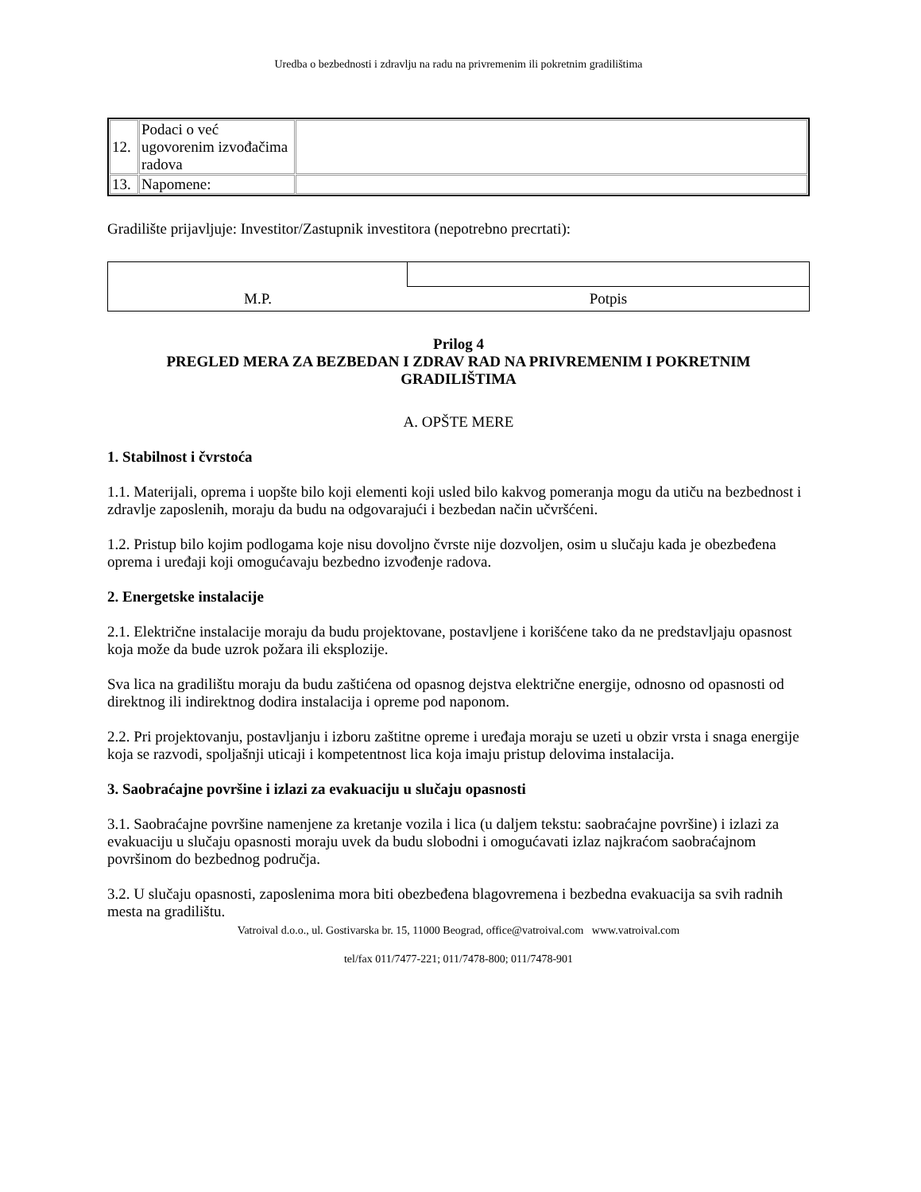Uredba o bezbednosti i zdravlju na radu na privremenim ili pokretnim gradilištima
| 12. | Podaci o već ugovorenim izvođačima radova | |
| 13. | Napomene: | |
Gradilište prijavljuje: Investitor/Zastupnik investitora (nepotrebno precrtati):
| M.P. | Potpis |
Prilog 4
PREGLED MERA ZA BEZBEDAN I ZDRAV RAD NA PRIVREMENIM I POKRETNIM GRADILIŠTIMA
A. OPŠTE MERE
1. Stabilnost i čvrstoća
1.1. Materijali, oprema i uopšte bilo koji elementi koji usled bilo kakvog pomeranja mogu da utiču na bezbednost i zdravlje zaposlenih, moraju da budu na odgovarajući i bezbedan način učvršćeni.
1.2. Pristup bilo kojim podlogama koje nisu dovoljno čvrste nije dozvoljen, osim u slučaju kada je obezbeđena oprema i uređaji koji omogućavaju bezbedno izvođenje radova.
2. Energetske instalacije
2.1. Električne instalacije moraju da budu projektovane, postavljene i korišćene tako da ne predstavljaju opasnost koja može da bude uzrok požara ili eksplozije.
Sva lica na gradilištu moraju da budu zaštićena od opasnog dejstva električne energije, odnosno od opasnosti od direktnog ili indirektnog dodira instalacija i opreme pod naponom.
2.2. Pri projektovanju, postavljanju i izboru zaštitne opreme i uređaja moraju se uzeti u obzir vrsta i snaga energije koja se razvodi, spoljašnji uticaji i kompetentnost lica koja imaju pristup delovima instalacija.
3. Saobraćajne površine i izlazi za evakuaciju u slučaju opasnosti
3.1. Saobraćajne površine namenjene za kretanje vozila i lica (u daljem tekstu: saobraćajne površine) i izlazi za evakuaciju u slučaju opasnosti moraju uvek da budu slobodni i omogućavati izlaz najkraćom saobraćajnom površinom do bezbednog područja.
3.2. U slučaju opasnosti, zaposlenima mora biti obezbeđena blagovremena i bezbedna evakuacija sa svih radnih mesta na gradilištu.
Vatroival d.o.o., ul. Gostivarska br. 15, 11000 Beograd, office@vatroival.com www.vatroival.com
tel/fax 011/7477-221; 011/7478-800; 011/7478-901